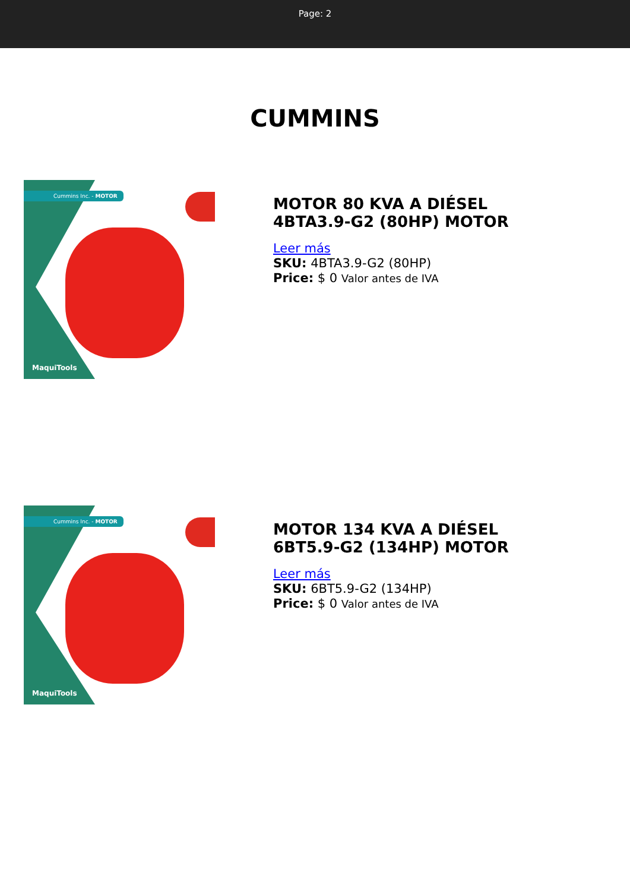Page: 2
CUMMINS
Cummins Inc. - MOTOR
MaquiTools
MOTOR 80 KVA A DIÉSEL 4BTA3.9-G2 (80HP) MOTOR
Leer más
SKU: 4BTA3.9-G2 (80HP)
Price: $ 0 Valor antes de IVA
Cummins Inc. - MOTOR
MaquiTools
MOTOR 134 KVA A DIÉSEL 6BT5.9-G2 (134HP) MOTOR
Leer más
SKU: 6BT5.9-G2 (134HP)
Price: $ 0 Valor antes de IVA